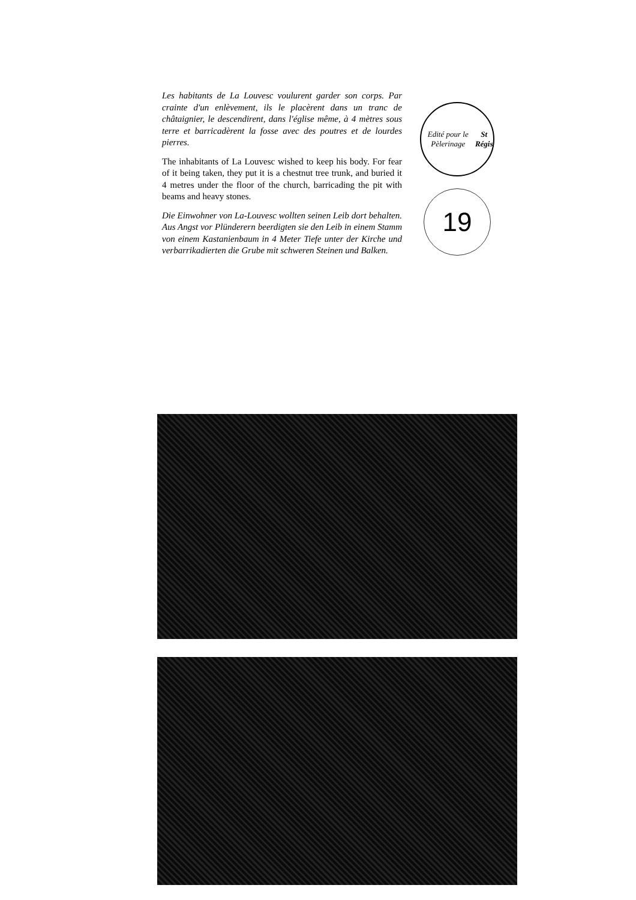Les habitants de La Louvesc voulurent garder son corps. Par crainte d'un enlèvement, ils le placèrent dans un tranc de châtaignier, le descendirent, dans l'église même, à 4 mètres sous terre et barricadèrent la fosse avec des poutres et de lourdes pierres.
The inhabitants of La Louvesc wished to keep his body. For fear of it being taken, they put it is a chestnut tree trunk, and buried it 4 metres under the floor of the church, barricading the pit with beams and heavy stones.
Die Einwohner von La-Louvesc wollten seinen Leib dort behalten. Aus Angst vor Plünderern beerdigten sie den Leib in einem Stamm von einem Kastanienbaum in 4 Meter Tiefe unter der Kirche und verbarrikadierten die Grube mit schweren Steinen und Balken.
Edité pour le Pèlerinage
St Régis
19